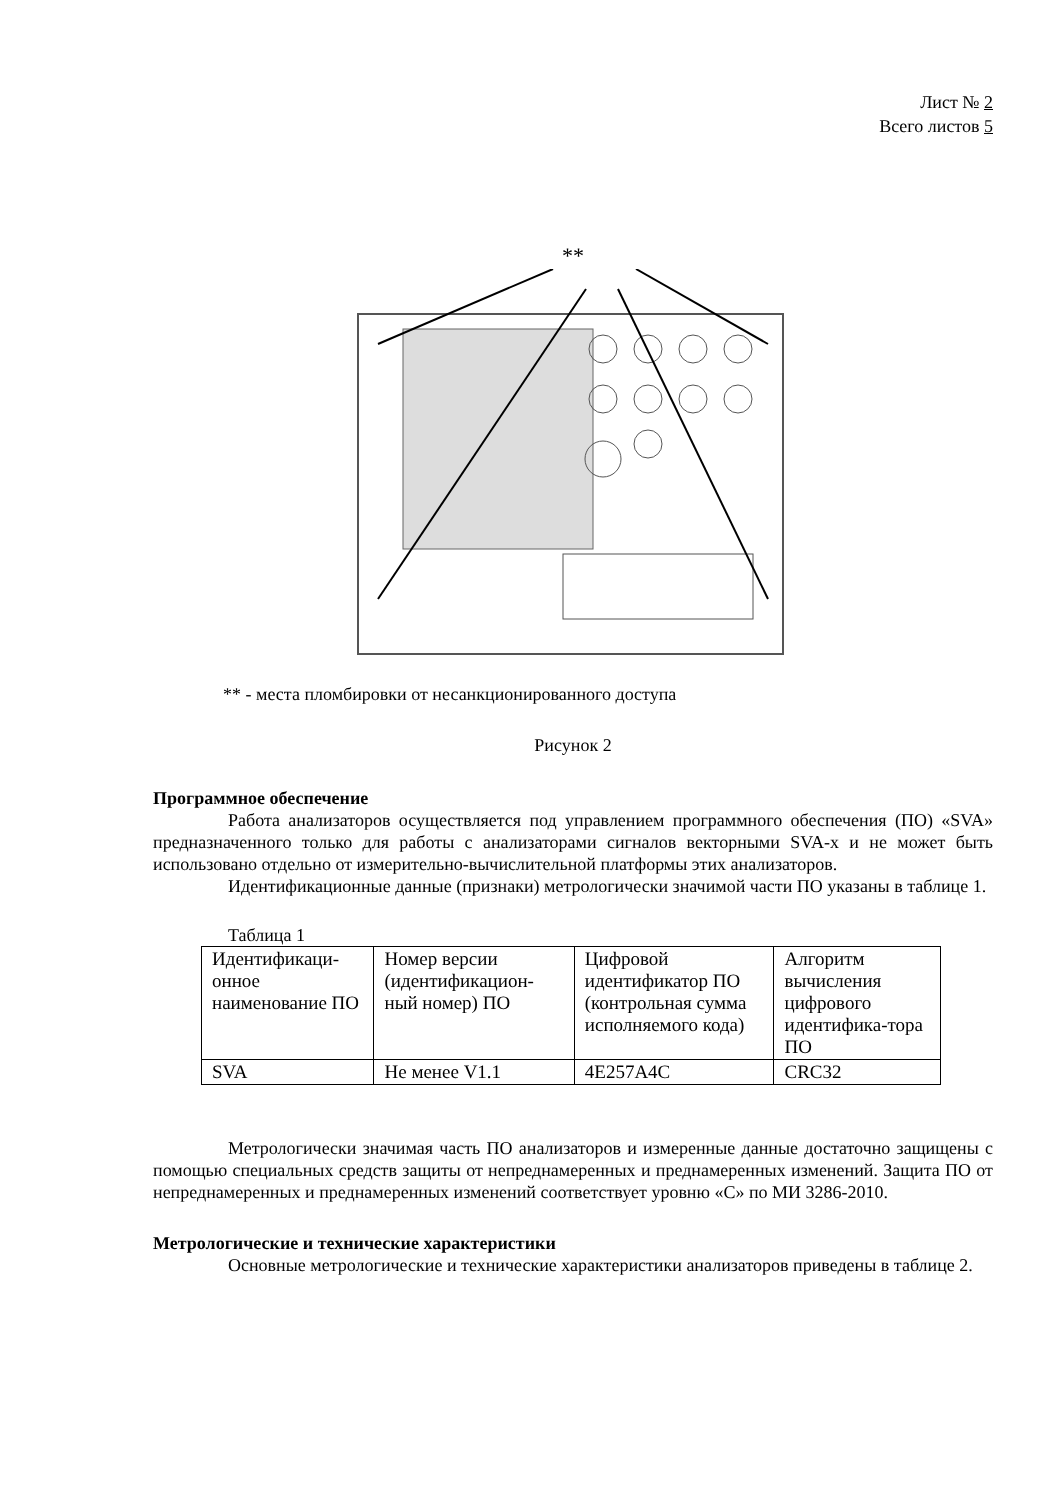Лист № 2
Всего листов 5
**
** - места пломбировки от несанкционированного доступа
Рисунок 2
Программное обеспечение
Работа анализаторов осуществляется под управлением программного обеспечения (ПО) «SVA» предназначенного только для работы с анализаторами сигналов векторными SVA-x и не может быть использовано отдельно от измерительно-вычислительной платформы этих анализаторов.
Идентификационные данные (признаки) метрологически значимой части ПО указаны в таблице 1.
Таблица 1
| Идентификаци-онное наименование ПО | Номер версии (идентификацион-ный номер) ПО | Цифровой идентификатор ПО (контрольная сумма исполняемого кода) | Алгоритм вычисления цифрового идентифика-тора ПО |
| SVA | Не менее V1.1 | 4E257A4C | CRC32 |
Метрологически значимая часть ПО анализаторов и измеренные данные достаточно защищены с помощью специальных средств защиты от непреднамеренных и преднамеренных изменений. Защита ПО от непреднамеренных и преднамеренных изменений соответствует уровню «С» по МИ 3286-2010.
Метрологические и технические характеристики
Основные метрологические и технические характеристики анализаторов приведены в таблице 2.